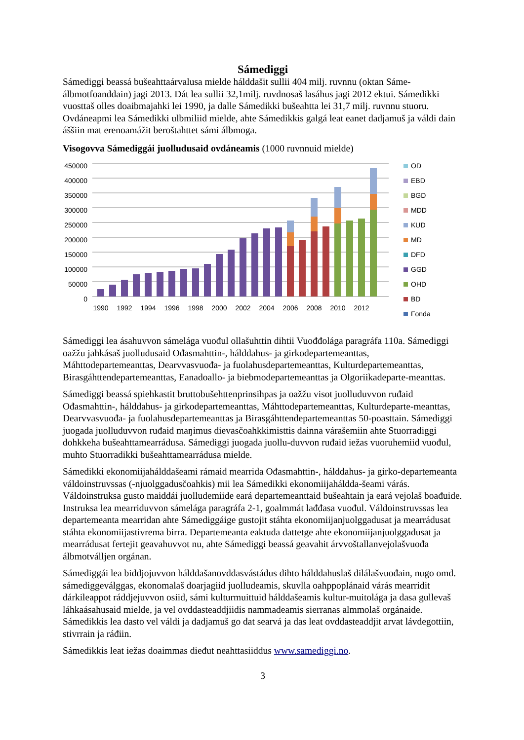Sámediggi
Sámediggi beassá bušeahttaárvalusa mielde hálddašit sullii 404 milj. ruvnnu (oktan Sáme-álbmotfoanddain) jagi 2013. Dát lea sullii 32,1milj. ruvdnosaš lasáhus jagi 2012 ektui. Sámedikki vuosttaš olles doaibmajahki lei 1990, ja dalle Sámedikki bušeahtta lei 31,7 milj. ruvnnu stuoru. Ovdáneapmi lea Sámedikki ulbmiliid mielde, ahte Sámedikkis galgá leat eanet dadjamuš ja váldi dain áššiin mat erenoamážit beroštahttet sámi álbmoga.
Visogovva Sámediggái juolludusaid ovdáneamis (1000 ruvnnuid mielde)
450000
400000
350000
300000
250000
200000
150000
100000
50000
0
1990
1992
1994
1996
1998
2000
2002
2004
2006
2008
2010
2012
OD
EBD
BGD
MDD
KUD
MD
DFD
GGD
OHD
BD
Fonda
Sámediggi lea ásahuvvon sámelága vuođul ollašuhttin dihtii Vuođđolága paragráfa 110a. Sámediggi oažžu jahkásaš juolludusaid Ođasmahttin-, hálddahus- ja girkodepartemeanttas, Máhttodepartemeanttas, Dearvvasvuođa- ja fuolahusdepartemeanttas, Kulturdepartemeanttas, Birasgáhttendepartemeanttas, Eanadoallo- ja biebmodepartemeanttas ja Olgoriikadeparte-meanttas.
Sámediggi beassá spiehkastit bruttobušehttenprinsihpas ja oažžu visot juolluduvvon ruđaid Ođasmahttin-, hálddahus- ja girkodepartemeanttas, Máhttodepartemeanttas, Kulturdeparte-meanttas, Dearvvasvuođa- ja fuolahusdepartemeanttas ja Birasgáhttendepartemeanttas 50-poasttain. Sámediggi juogada juolluduvvon ruđaid maŋimus dievasčoahkkimisttis dainna várašemiin ahte Stuorradiggi dohkkeha bušeahttamearrádusa. Sámediggi juogada juollu-duvvon ruđaid iežas vuoruhemiid vuođul, muhto Stuorradikki bušeahttamearrádusa mielde.
Sámedikki ekonomiijahálddašeami rámaid mearrida Ođasmahttin-, hálddahus- ja girko-departemeanta váldoinstruvssas (-njuolggadusčoahkis) mii lea Sámedikki ekonomiijaháldda-šeami várás. Váldoinstruksa gusto maiddái juolludemiide eará departemeanttaid bušeahtain ja eará vejolaš boađuide. Instruksa lea mearriduvvon sámelága paragráfa 2-1, goalmmát lađđasa vuođul. Váldoinstruvssas lea departemeanta mearridan ahte Sámediggáige gustojit stáhta ekonomiijanjuolggadusat ja mearrádusat stáhta ekonomiijastivrema birra. Departemeanta eaktuda dattetge ahte ekonomiijanjuolggadusat ja mearrádusat fertejit geavahuvvot nu, ahte Sámediggi beassá geavahit árvvoštallanvejolašvuođa álbmotválljen orgánan.
Sámediggái lea biddjojuvvon hálddašanovddasvástádus dihto hálddahuslaš dilálašvuođain, nugo omd. sámediggeválggas, ekonomalaš doarjagiid juolludeamis, skuvlla oahppoplánaid várás mearridit dárkileappot ráddjejuvvon osiid, sámi kulturmuittuid hálddašeamis kultur-muitolága ja dasa gullevaš láhkaásahusaid mielde, ja vel ovddasteaddjiidis nammadeamis sierranas almmolaš orgánaide. Sámedikkis lea dasto vel váldi ja dadjamuš go dat searvá ja das leat ovddasteaddjit arvat lávdegottiin, stivrrain ja ráđiin.
Sámedikkis leat iežas doaimmas dieđut neahttasiiddus www.samediggi.no.
3